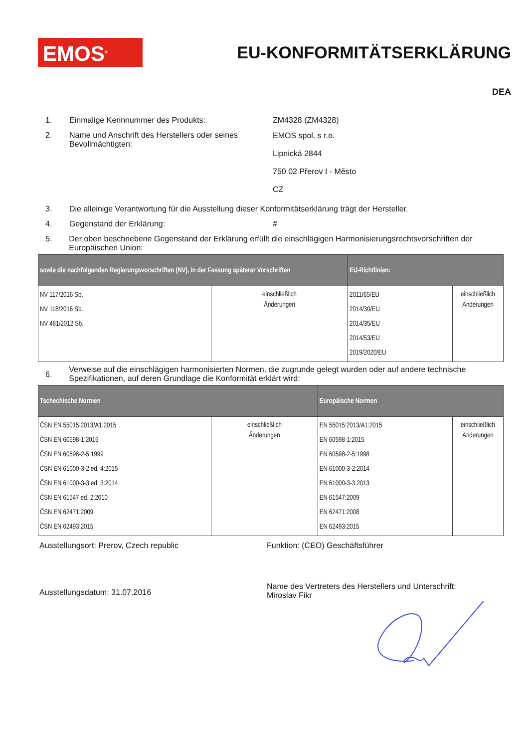EMOS<sup>®</sup> EU-KONFORMITÄTSERKLÄRUNG
DEA
1. Einmalige Kennnummer des Produkts: ZM4328 (ZM4328)
2. Name und Anschrift des Herstellers oder seines Bevollmächtigten: EMOS spol. s r.o.
Lipnická 2844
750 02 Přerov I - Město
CZ
3. Die alleinige Verantwortung für die Ausstellung dieser Konformitätserklärung trägt der Hersteller.
4. Gegenstand der Erklärung: #
5. Der oben beschriebene Gegenstand der Erklärung erfüllt die einschlägigen Harmonisierungsrechtsvorschriften der Europäischen Union:
| sowie die nachfolgenden Regierungsvorschriften (NV), in der Fassung späterer Vorschriften | | EU-Richtlinien: | |
| --- | --- | --- | --- |
| NV 117/2016 Sb. NV 118/2016 Sb. NV 481/2012 Sb. | einschließlich Änderungen | 2011/65/EU 2014/30/EU 2014/35/EU 2014/53/EU 2019/2020/EU | einschließlich Änderungen |
6. Verweise auf die einschlägigen harmonisierten Normen, die zugrunde gelegt wurden oder auf andere technische Spezifikationen, auf deren Grundlage die Konformität erklärt wird:
| Tschechische Normen | | Europäische Normen | |
| --- | --- | --- | --- |
| ČSN EN 55015:2013/A1:2015 ČSN EN 60598-1:2015 ČSN EN 60598-2-5:1999 ČSN EN 61000-3-2 ed. 4:2015 ČSN EN 61000-3-3 ed. 3:2014 ČSN EN 61547 ed. 2:2010 ČSN EN 62471:2009 ČSN EN 62493:2015 | einschließlich Änderungen | EN 55015:2013/A1:2015 EN 60598-1:2015 EN 60598-2-5:1998 EN 61000-3-2:2014 EN 61000-3-3:2013 EN 61547:2009 EN 62471:2008 EN 62493:2015 | einschließlich Änderungen |
Ausstellungsort: Prerov, Czech republic Funktion: (CEO) Geschäftsführer
Ausstellungsdatum: 31.07.2016
Name des Vertreters des Herstellers und Unterschrift:
Miroslav Fikr